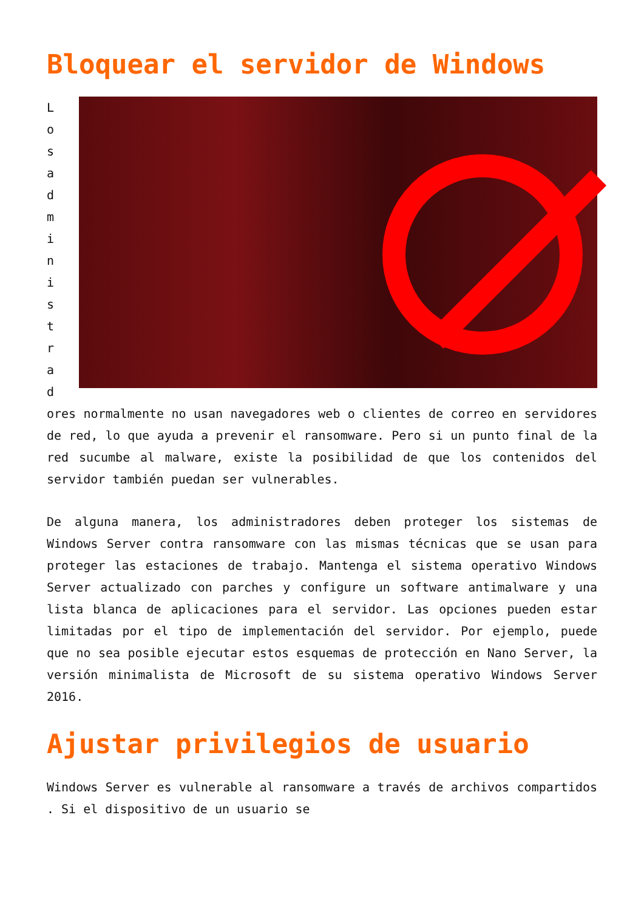Bloquear el servidor de Windows
L
o
s
a
d
m
i
n
i
s
t
r
a
d
ores normalmente no usan navegadores web o clientes de correo en servidores de red, lo que ayuda a prevenir el ransomware. Pero si un punto final de la red sucumbe al malware, existe la posibilidad de que los contenidos del servidor también puedan ser vulnerables.
De alguna manera, los administradores deben proteger los sistemas de Windows Server contra ransomware con las mismas técnicas que se usan para proteger las estaciones de trabajo. Mantenga el sistema operativo Windows Server actualizado con parches y configure un software antimalware y una lista blanca de aplicaciones para el servidor. Las opciones pueden estar limitadas por el tipo de implementación del servidor. Por ejemplo, puede que no sea posible ejecutar estos esquemas de protección en Nano Server, la versión minimalista de Microsoft de su sistema operativo Windows Server 2016.
Ajustar privilegios de usuario
Windows Server es vulnerable al ransomware a través de archivos compartidos . Si el dispositivo de un usuario se